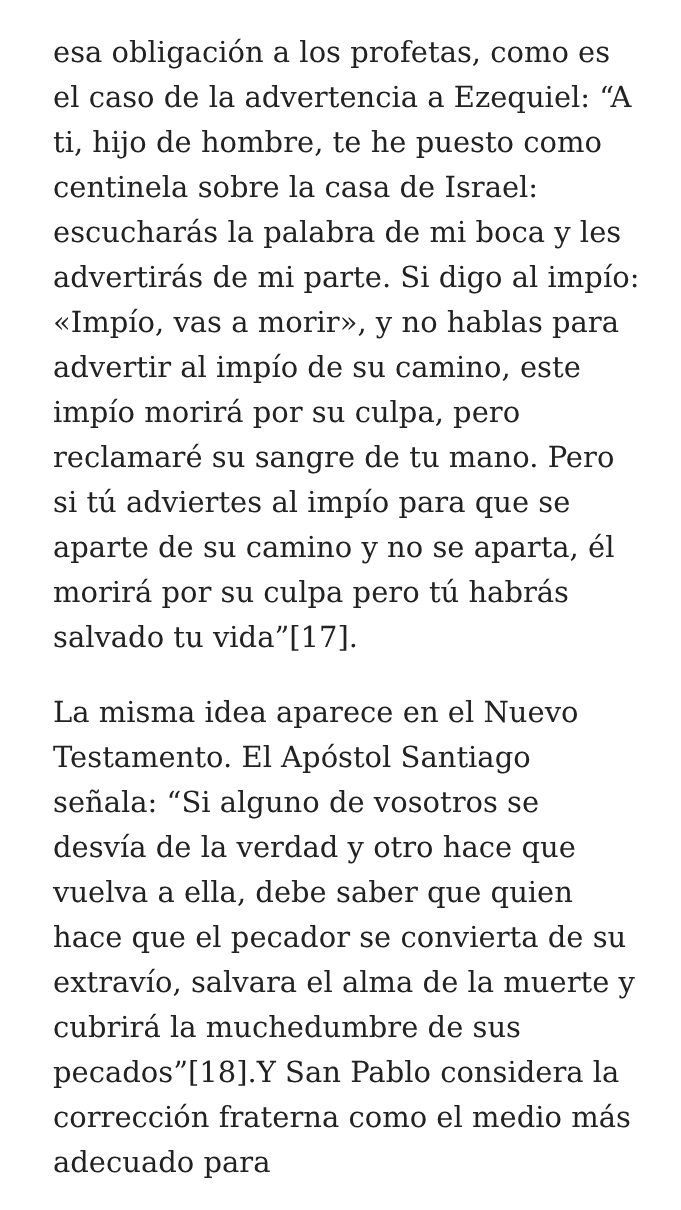esa obligación a los profetas, como es el caso de la advertencia a Ezequiel: “A ti, hijo de hombre, te he puesto como centinela sobre la casa de Israel: escucharás la palabra de mi boca y les advertirás de mi parte. Si digo al impío: «Impío, vas a morir», y no hablas para advertir al impío de su camino, este impío morirá por su culpa, pero reclamaré su sangre de tu mano. Pero si tú adviertes al impío para que se aparte de su camino y no se aparta, él morirá por su culpa pero tú habrás salvado tu vida”[17].
La misma idea aparece en el Nuevo Testamento. El Apóstol Santiago señala: “Si alguno de vosotros se desvía de la verdad y otro hace que vuelva a ella, debe saber que quien hace que el pecador se convierta de su extravío, salvara el alma de la muerte y cubrirá la muchedumbre de sus pecados”[18].Y San Pablo considera la corrección fraterna como el medio más adecuado para